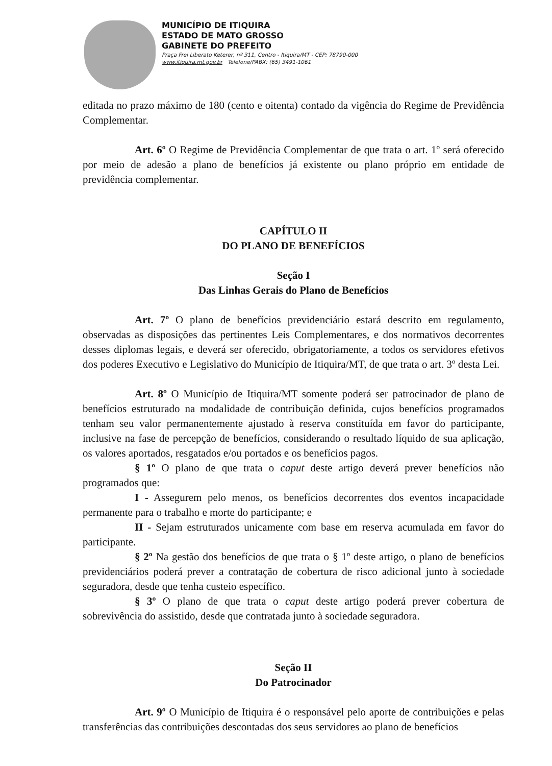MUNICÍPIO DE ITIQUIRA
ESTADO DE MATO GROSSO
GABINETE DO PREFEITO
Praça Frei Liberato Keterer, nº 311, Centro - Itiquira/MT - CEP: 78790-000
www.itiquira.mt.gov.br Telefone/PABX: (65) 3491-1061
editada no prazo máximo de 180 (cento e oitenta) contado da vigência do Regime de Previdência Complementar.
Art. 6º O Regime de Previdência Complementar de que trata o art. 1º será oferecido por meio de adesão a plano de benefícios já existente ou plano próprio em entidade de previdência complementar.
CAPÍTULO II
DO PLANO DE BENEFÍCIOS
Seção I
Das Linhas Gerais do Plano de Benefícios
Art. 7º O plano de benefícios previdenciário estará descrito em regulamento, observadas as disposições das pertinentes Leis Complementares, e dos normativos decorrentes desses diplomas legais, e deverá ser oferecido, obrigatoriamente, a todos os servidores efetivos dos poderes Executivo e Legislativo do Município de Itiquira/MT, de que trata o art. 3º desta Lei.
Art. 8º O Município de Itiquira/MT somente poderá ser patrocinador de plano de benefícios estruturado na modalidade de contribuição definida, cujos benefícios programados tenham seu valor permanentemente ajustado à reserva constituída em favor do participante, inclusive na fase de percepção de benefícios, considerando o resultado líquido de sua aplicação, os valores aportados, resgatados e/ou portados e os benefícios pagos.
§ 1º O plano de que trata o caput deste artigo deverá prever benefícios não programados que:
I - Assegurem pelo menos, os benefícios decorrentes dos eventos incapacidade permanente para o trabalho e morte do participante; e
II - Sejam estruturados unicamente com base em reserva acumulada em favor do participante.
§ 2º Na gestão dos benefícios de que trata o § 1º deste artigo, o plano de benefícios previdenciários poderá prever a contratação de cobertura de risco adicional junto à sociedade seguradora, desde que tenha custeio específico.
§ 3º O plano de que trata o caput deste artigo poderá prever cobertura de sobrevivência do assistido, desde que contratada junto à sociedade seguradora.
Seção II
Do Patrocinador
Art. 9º O Município de Itiquira é o responsável pelo aporte de contribuições e pelas transferências das contribuições descontadas dos seus servidores ao plano de benefícios